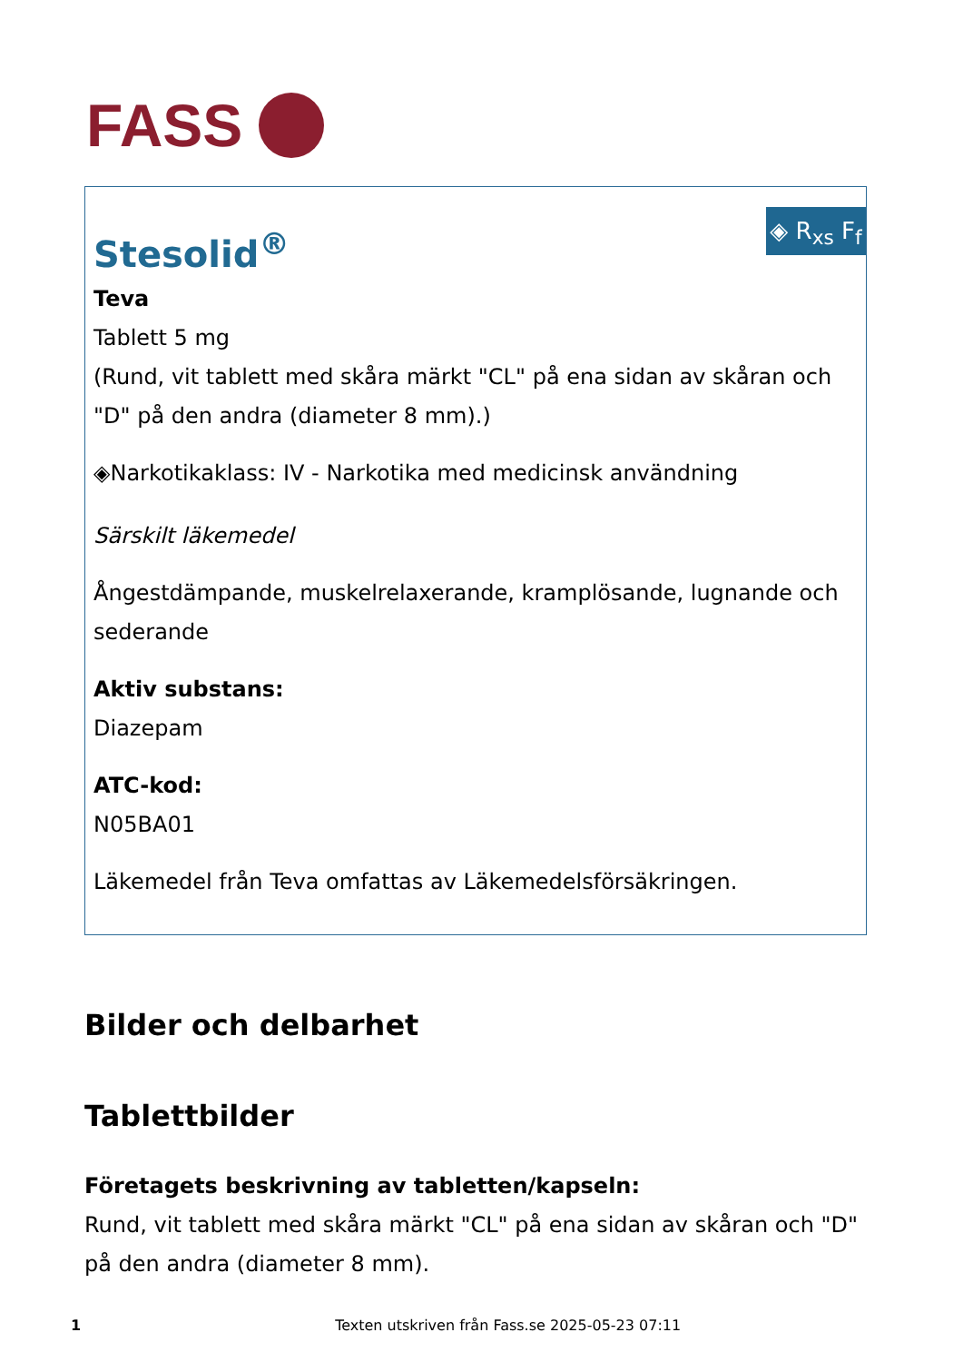FASS
◈ R<sub>xs</sub> F<sub>f</sub>
Stesolid<sup>®</sup>
Teva
Tablett 5 mg
(Rund, vit tablett med skåra märkt "CL" på ena sidan av skåran och "D" på den andra (diameter 8 mm).)
◈Narkotikaklass: IV - Narkotika med medicinsk användning
Särskilt läkemedel
Ångestdämpande, muskelrelaxerande, kramplösande, lugnande och sederande
Aktiv substans:
Diazepam
ATC-kod:
N05BA01
Läkemedel från Teva omfattas av Läkemedelsförsäkringen.
Bilder och delbarhet
Tablettbilder
Företagets beskrivning av tabletten/kapseln:
Rund, vit tablett med skåra märkt "CL" på ena sidan av skåran och "D" på den andra (diameter 8 mm).
1 Texten utskriven från Fass.se 2025-05-23 07:11